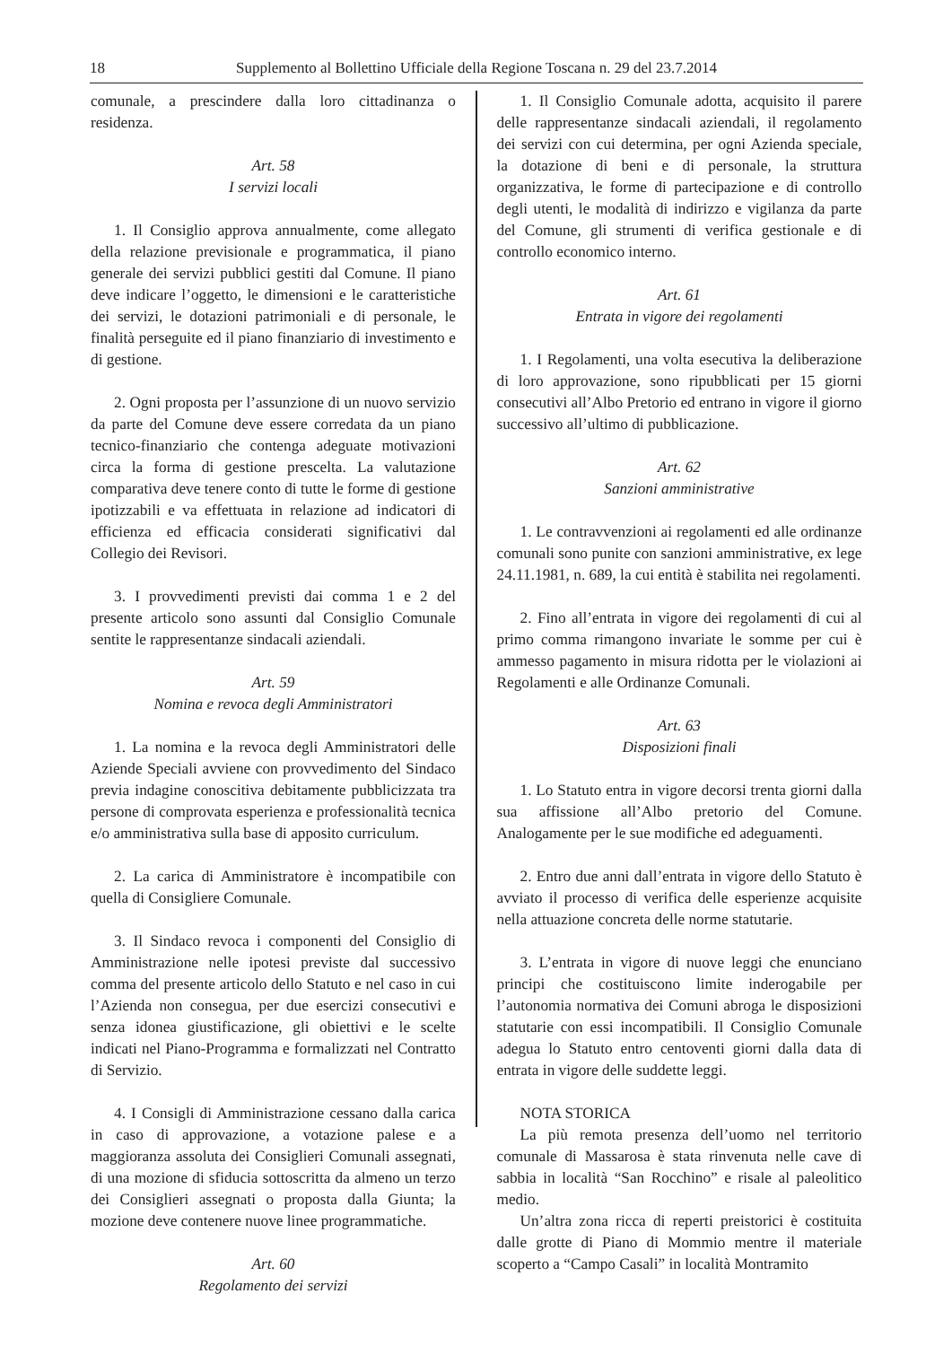18 Supplemento al Bollettino Ufficiale della Regione Toscana n. 29 del 23.7.2014
comunale, a prescindere dalla loro cittadinanza o residenza.
Art. 58
I servizi locali
1. Il Consiglio approva annualmente, come allegato della relazione previsionale e programmatica, il piano generale dei servizi pubblici gestiti dal Comune. Il piano deve indicare l’oggetto, le dimensioni e le caratteristiche dei servizi, le dotazioni patrimoniali e di personale, le finalità perseguite ed il piano finanziario di investimento e di gestione.
2. Ogni proposta per l’assunzione di un nuovo servizio da parte del Comune deve essere corredata da un piano tecnico-finanziario che contenga adeguate motivazioni circa la forma di gestione prescelta. La valutazione comparativa deve tenere conto di tutte le forme di gestione ipotizzabili e va effettuata in relazione ad indicatori di efficienza ed efficacia considerati significativi dal Collegio dei Revisori.
3. I provvedimenti previsti dai comma 1 e 2 del presente articolo sono assunti dal Consiglio Comunale sentite le rappresentanze sindacali aziendali.
Art. 59
Nomina e revoca degli Amministratori
1. La nomina e la revoca degli Amministratori delle Aziende Speciali avviene con provvedimento del Sindaco previa indagine conoscitiva debitamente pubblicizzata tra persone di comprovata esperienza e professionalità tecnica e/o amministrativa sulla base di apposito curriculum.
2. La carica di Amministratore è incompatibile con quella di Consigliere Comunale.
3. Il Sindaco revoca i componenti del Consiglio di Amministrazione nelle ipotesi previste dal successivo comma del presente articolo dello Statuto e nel caso in cui l’Azienda non consegua, per due esercizi consecutivi e senza idonea giustificazione, gli obiettivi e le scelte indicati nel Piano-Programma e formalizzati nel Contratto di Servizio.
4. I Consigli di Amministrazione cessano dalla carica in caso di approvazione, a votazione palese e a maggioranza assoluta dei Consiglieri Comunali assegnati, di una mozione di sfiducia sottoscritta da almeno un terzo dei Consiglieri assegnati o proposta dalla Giunta; la mozione deve contenere nuove linee programmatiche.
Art. 60
Regolamento dei servizi
1. Il Consiglio Comunale adotta, acquisito il parere delle rappresentanze sindacali aziendali, il regolamento dei servizi con cui determina, per ogni Azienda speciale, la dotazione di beni e di personale, la struttura organizzativa, le forme di partecipazione e di controllo degli utenti, le modalità di indirizzo e vigilanza da parte del Comune, gli strumenti di verifica gestionale e di controllo economico interno.
Art. 61
Entrata in vigore dei regolamenti
1. I Regolamenti, una volta esecutiva la deliberazione di loro approvazione, sono ripubblicati per 15 giorni consecutivi all’Albo Pretorio ed entrano in vigore il giorno successivo all’ultimo di pubblicazione.
Art. 62
Sanzioni amministrative
1. Le contravvenzioni ai regolamenti ed alle ordinanze comunali sono punite con sanzioni amministrative, ex lege 24.11.1981, n. 689, la cui entità è stabilita nei regolamenti.
2. Fino all’entrata in vigore dei regolamenti di cui al primo comma rimangono invariate le somme per cui è ammesso pagamento in misura ridotta per le violazioni ai Regolamenti e alle Ordinanze Comunali.
Art. 63
Disposizioni finali
1. Lo Statuto entra in vigore decorsi trenta giorni dalla sua affissione all’Albo pretorio del Comune. Analogamente per le sue modifiche ed adeguamenti.
2. Entro due anni dall’entrata in vigore dello Statuto è avviato il processo di verifica delle esperienze acquisite nella attuazione concreta delle norme statutarie.
3. L’entrata in vigore di nuove leggi che enunciano principi che costituiscono limite inderogabile per l’autonomia normativa dei Comuni abroga le disposizioni statutarie con essi incompatibili. Il Consiglio Comunale adegua lo Statuto entro centoventi giorni dalla data di entrata in vigore delle suddette leggi.
NOTA STORICA
La più remota presenza dell’uomo nel territorio comunale di Massarosa è stata rinvenuta nelle cave di sabbia in località “San Rocchino” e risale al paleolitico medio.
Un’altra zona ricca di reperti preistorici è costituita dalle grotte di Piano di Mommio mentre il materiale scoperto a “Campo Casali” in località Montramito